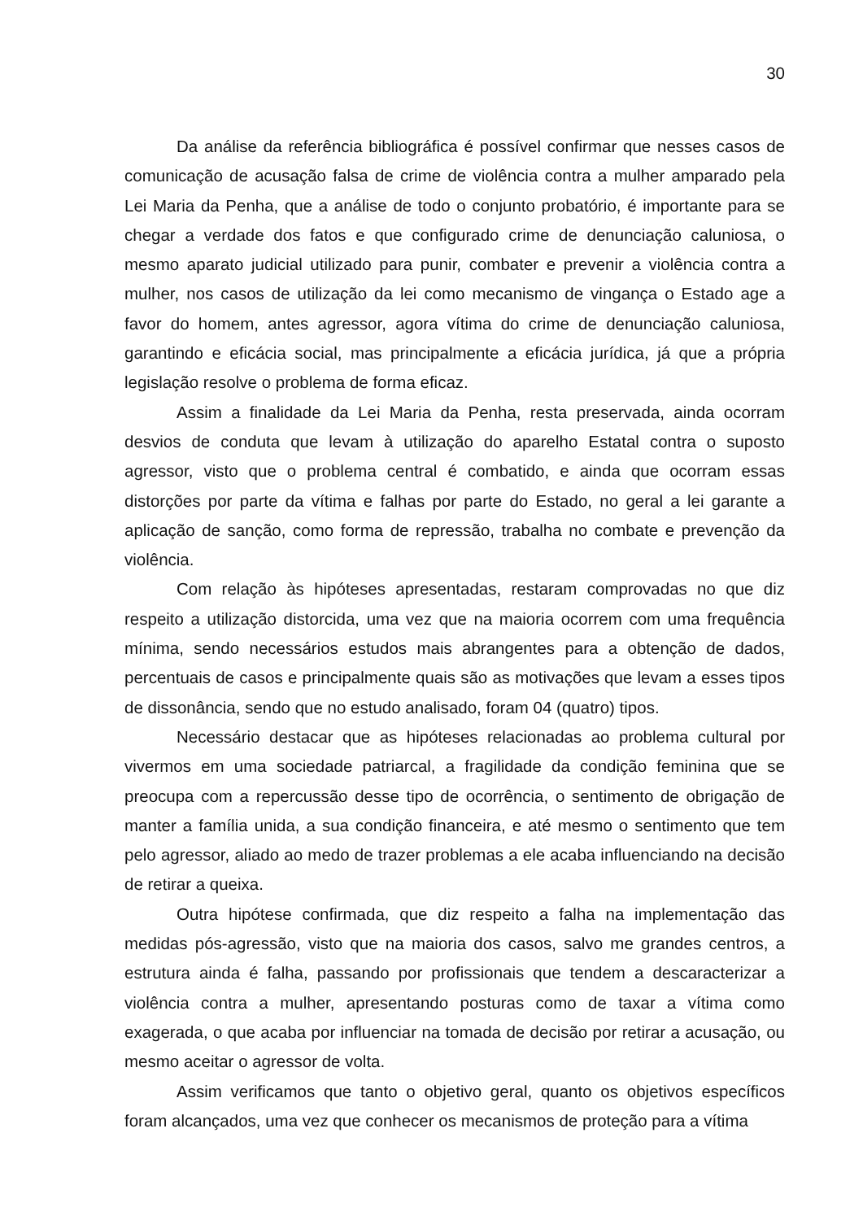30
Da análise da referência bibliográfica é possível confirmar que nesses casos de comunicação de acusação falsa de crime de violência contra a mulher amparado pela Lei Maria da Penha, que a análise de todo o conjunto probatório, é importante para se chegar a verdade dos fatos e que configurado crime de denunciação caluniosa, o mesmo aparato judicial utilizado para punir, combater e prevenir a violência contra a mulher, nos casos de utilização da lei como mecanismo de vingança o Estado age a favor do homem, antes agressor, agora vítima do crime de denunciação caluniosa, garantindo e eficácia social, mas principalmente a eficácia jurídica, já que a própria legislação resolve o problema de forma eficaz.
Assim a finalidade da Lei Maria da Penha, resta preservada, ainda ocorram desvios de conduta que levam à utilização do aparelho Estatal contra o suposto agressor, visto que o problema central é combatido, e ainda que ocorram essas distorções por parte da vítima e falhas por parte do Estado, no geral a lei garante a aplicação de sanção, como forma de repressão, trabalha no combate e prevenção da violência.
Com relação às hipóteses apresentadas, restaram comprovadas no que diz respeito a utilização distorcida, uma vez que na maioria ocorrem com uma frequência mínima, sendo necessários estudos mais abrangentes para a obtenção de dados, percentuais de casos e principalmente quais são as motivações que levam a esses tipos de dissonância, sendo que no estudo analisado, foram 04 (quatro) tipos.
Necessário destacar que as hipóteses relacionadas ao problema cultural por vivermos em uma sociedade patriarcal, a fragilidade da condição feminina que se preocupa com a repercussão desse tipo de ocorrência, o sentimento de obrigação de manter a família unida, a sua condição financeira, e até mesmo o sentimento que tem pelo agressor, aliado ao medo de trazer problemas a ele acaba influenciando na decisão de retirar a queixa.
Outra hipótese confirmada, que diz respeito a falha na implementação das medidas pós-agressão, visto que na maioria dos casos, salvo me grandes centros, a estrutura ainda é falha, passando por profissionais que tendem a descaracterizar a violência contra a mulher, apresentando posturas como de taxar a vítima como exagerada, o que acaba por influenciar na tomada de decisão por retirar a acusação, ou mesmo aceitar o agressor de volta.
Assim verificamos que tanto o objetivo geral, quanto os objetivos específicos foram alcançados, uma vez que conhecer os mecanismos de proteção para a vítima